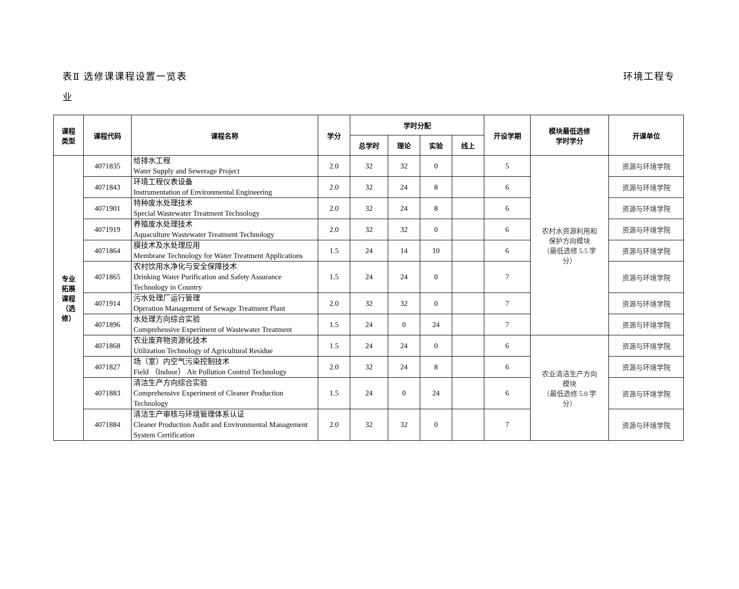环境工程专 表Ⅱ 选修课课程设置一览表
业
| 课程 类型 | 课程代码 | 课程名称 | 学分 | 学时分配 | | | | 开设学期 | 模块最低选修 学时学分 | 开课单位 |
| --- | --- | --- | --- | --- | --- | --- | --- | --- | --- | --- |
| | | | | 总学时 | 理论 | 实验 | 线上 | | | |
| 专业 拓展 课程 （选 修） | 4071835 | 给排水工程 Water Supply and Sewerage Project | 2.0 | 32 | 32 | 0 | | 5 | 农村水资源利用和 保护方向模块 （最低选修 5.5 学 分） | 资源与环境学院 |
| | 4071843 | 环境工程仪表设备 Instrumentation of Environmental Engineering | 2.0 | 32 | 24 | 8 | | 6 | | 资源与环境学院 |
| | 4071901 | 特种废水处理技术 Special Wastewater Treatment Technology | 2.0 | 32 | 24 | 8 | | 6 | | 资源与环境学院 |
| | 4071919 | 养殖废水处理技术 Aquaculture Wastewater Treatment Technology | 2.0 | 32 | 32 | 0 | | 6 | | 资源与环境学院 |
| | 4071864 | 膜技术及水处理应用 Membrane Technology for Water Treatment Applications | 1.5 | 24 | 14 | 10 | | 6 | | 资源与环境学院 |
| | 4071865 | 农村饮用水净化与安全保障技术 Drinking Water Purification and Safety Assurance Technology in Country | 1.5 | 24 | 24 | 0 | | 7 | | 资源与环境学院 |
| | 4071914 | 污水处理厂运行管理 Operation Management of Sewage Treatment Plant | 2.0 | 32 | 32 | 0 | | 7 | | 资源与环境学院 |
| | 4071896 | 水处理方向综合实验 Comprehensive Experiment of Wastewater Treatment | 1.5 | 24 | 0 | 24 | | 7 | | 资源与环境学院 |
| | 4071868 | 农业废弃物资源化技术 Utilization Technology of Agricultural Residue | 1.5 | 24 | 24 | 0 | | 6 | 农业清洁生产方向 模块 （最低选修 5.0 学 分） | 资源与环境学院 |
| | 4071827 | 场（室）内空气污染控制技术 Field （Indoor） Air Pollution Control Technology | 2.0 | 32 | 24 | 8 | | 6 | | 资源与环境学院 |
| | 4071883 | 清洁生产方向综合实验 Comprehensive Experiment of Cleaner Production Technology | 1.5 | 24 | 0 | 24 | | 6 | | 资源与环境学院 |
| | 4071884 | 清洁生产审核与环境管理体系认证 Cleaner Production Audit and Environmental Management System Certification | 2.0 | 32 | 32 | 0 | | 7 | | 资源与环境学院 |